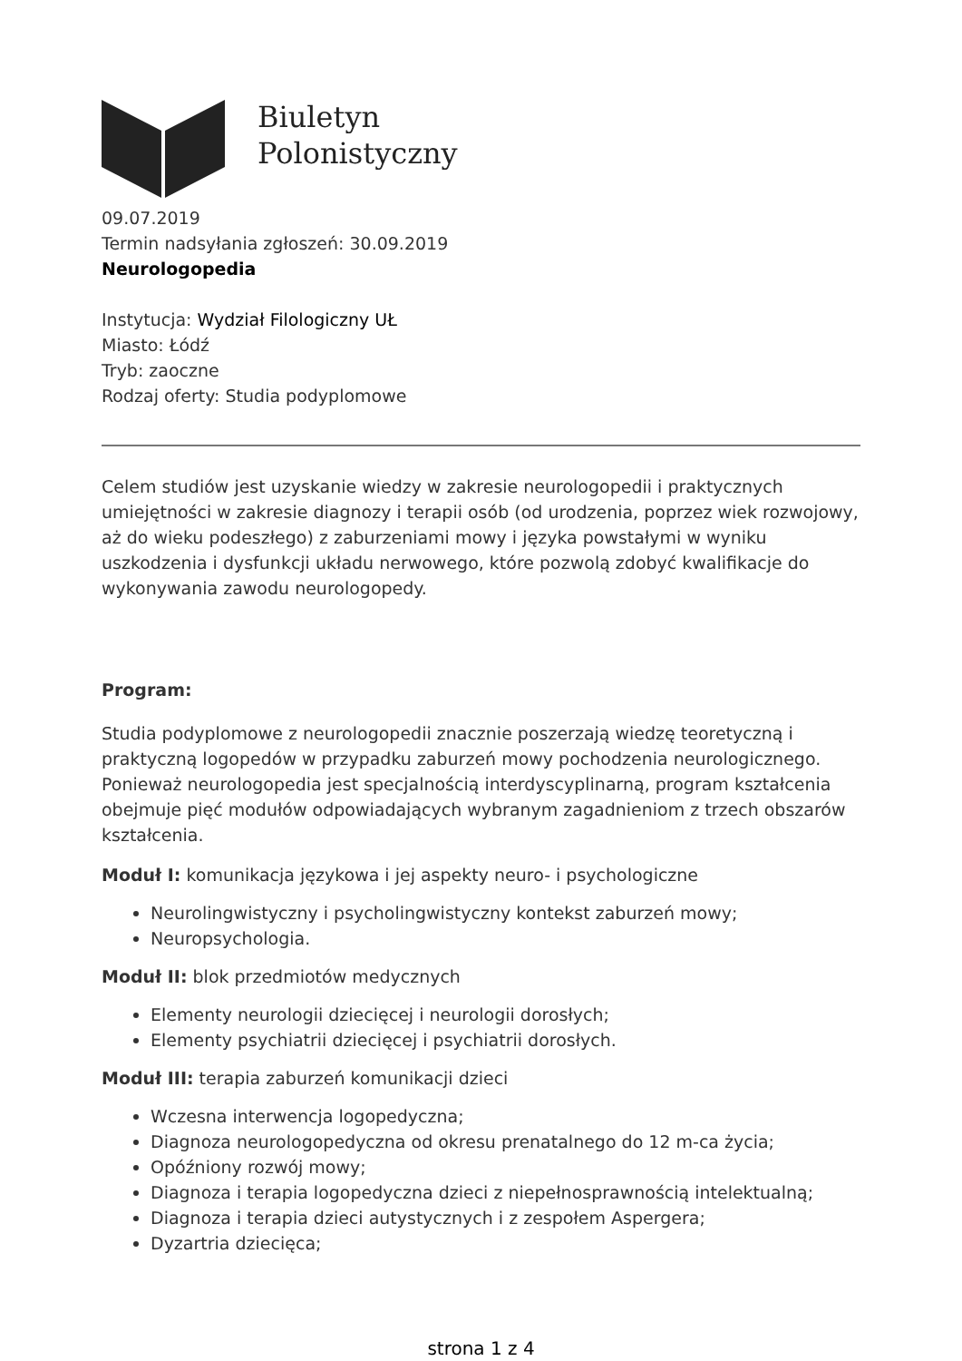Biuletyn
Polonistyczny
09.07.2019
Termin nadsyłania zgłoszeń: 30.09.2019
Neurologopedia
Instytucja: Wydział Filologiczny UŁ
Miasto: Łódź
Tryb: zaoczne
Rodzaj oferty: Studia podyplomowe
Celem studiów jest uzyskanie wiedzy w zakresie neurologopedii i praktycznych umiejętności w zakresie diagnozy i terapii osób (od urodzenia, poprzez wiek rozwojowy, aż do wieku podeszłego) z zaburzeniami mowy i języka powstałymi w wyniku uszkodzenia i dysfunkcji układu nerwowego, które pozwolą zdobyć kwalifikacje do wykonywania zawodu neurologopedy.
Program:
Studia podyplomowe z neurologopedii znacznie poszerzają wiedzę teoretyczną i praktyczną logopedów w przypadku zaburzeń mowy pochodzenia neurologicznego. Ponieważ neurologopedia jest specjalnością interdyscyplinarną, program kształcenia obejmuje pięć modułów odpowiadających wybranym zagadnieniom z trzech obszarów kształcenia.
Moduł I: komunikacja językowa i jej aspekty neuro- i psychologiczne
Neurolingwistyczny i psycholingwistyczny kontekst zaburzeń mowy;
Neuropsychologia.
Moduł II: blok przedmiotów medycznych
Elementy neurologii dziecięcej i neurologii dorosłych;
Elementy psychiatrii dziecięcej i psychiatrii dorosłych.
Moduł III: terapia zaburzeń komunikacji dzieci
Wczesna interwencja logopedyczna;
Diagnoza neurologopedyczna od okresu prenatalnego do 12 m-ca życia;
Opóźniony rozwój mowy;
Diagnoza i terapia logopedyczna dzieci z niepełnosprawnością intelektualną;
Diagnoza i terapia dzieci autystycznych i z zespołem Aspergera;
Dyzartria dziecięca;
strona 1 z 4